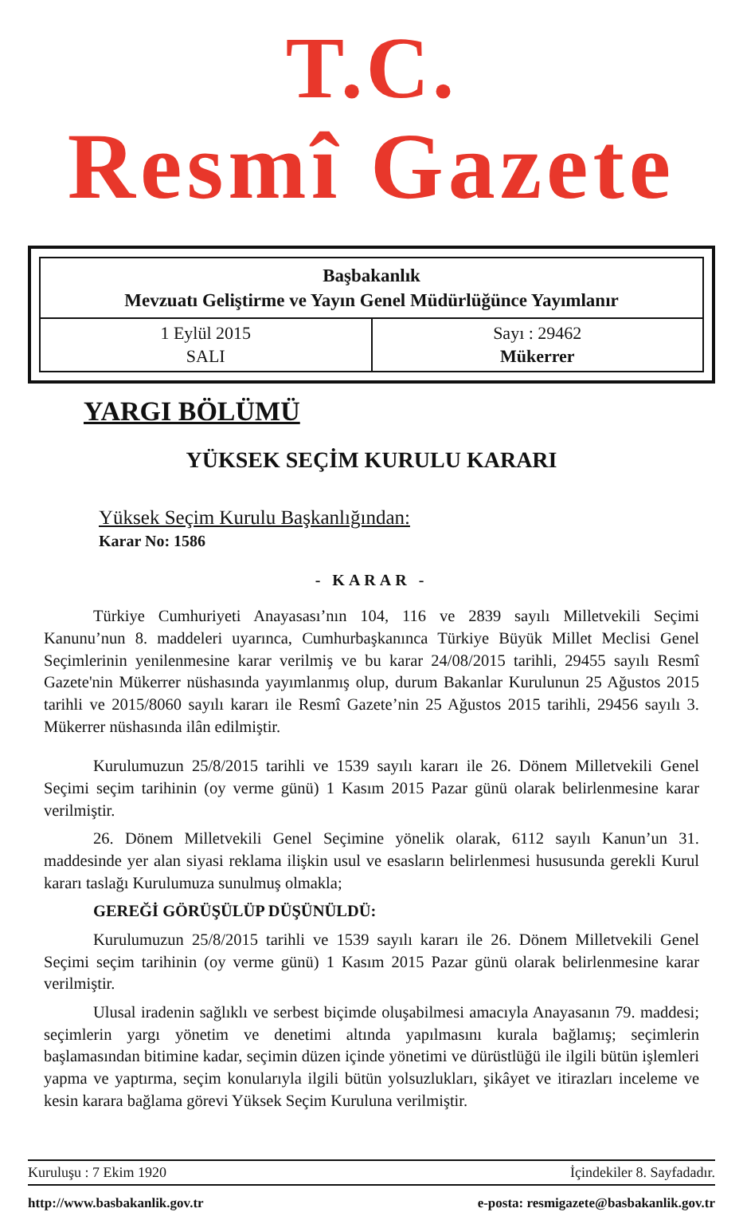T.C.
Resmî Gazete
Başbakanlık
Mevzuatı Geliştirme ve Yayın Genel Müdürlüğünce Yayımlanır
1 Eylül 2015
SALI
Sayı : 29462
Mükerrer
YARGI BÖLÜMÜ
YÜKSEK SEÇİM KURULU KARARI
Yüksek Seçim Kurulu Başkanlığından:
Karar No: 1586
- KARAR -
Türkiye Cumhuriyeti Anayasası’nın 104, 116 ve 2839 sayılı Milletvekili Seçimi Kanunu’nun 8. maddeleri uyarınca, Cumhurbaşkanınca Türkiye Büyük Millet Meclisi Genel Seçimlerinin yenilenmesine karar verilmiş ve bu karar 24/08/2015 tarihli, 29455 sayılı Resmî Gazete'nin Mükerrer nüshasında yayımlanmış olup, durum Bakanlar Kurulunun 25 Ağustos 2015 tarihli ve 2015/8060 sayılı kararı ile Resmî Gazete’nin 25 Ağustos 2015 tarihli, 29456 sayılı 3. Mükerrer nüshasında ilân edilmiştir.
Kurulumuzun 25/8/2015 tarihli ve 1539 sayılı kararı ile 26. Dönem Milletvekili Genel Seçimi seçim tarihinin (oy verme günü) 1 Kasım 2015 Pazar günü olarak belirlenmesine karar verilmiştir.
26. Dönem Milletvekili Genel Seçimine yönelik olarak, 6112 sayılı Kanun’un 31. maddesinde yer alan siyasi reklama ilişkin usul ve esasların belirlenmesi hususunda gerekli Kurul kararı taslağı Kurulumuza sunulmuş olmakla;
GEREĞİ GÖRÜŞÜLÜP DÜŞÜNÜLDÜ:
Kurulumuzun 25/8/2015 tarihli ve 1539 sayılı kararı ile 26. Dönem Milletvekili Genel Seçimi seçim tarihinin (oy verme günü) 1 Kasım 2015 Pazar günü olarak belirlenmesine karar verilmiştir.
Ulusal iradenin sağlıklı ve serbest biçimde oluşabilmesi amacıyla Anayasanın 79. maddesi; seçimlerin yargı yönetim ve denetimi altında yapılmasını kurala bağlamış; seçimlerin başlamasından bitimine kadar, seçimin düzen içinde yönetimi ve dürüstlüğü ile ilgili bütün işlemleri yapma ve yaptırma, seçim konularıyla ilgili bütün yolsuzlukları, şikâyet ve itirazları inceleme ve kesin karara bağlama görevi Yüksek Seçim Kuruluna verilmiştir.
Kuruluşu : 7 Ekim 1920 İçindekiler 8. Sayfadadır.
http://www.basbakanlik.gov.tr e-posta: resmigazete@basbakanlik.gov.tr